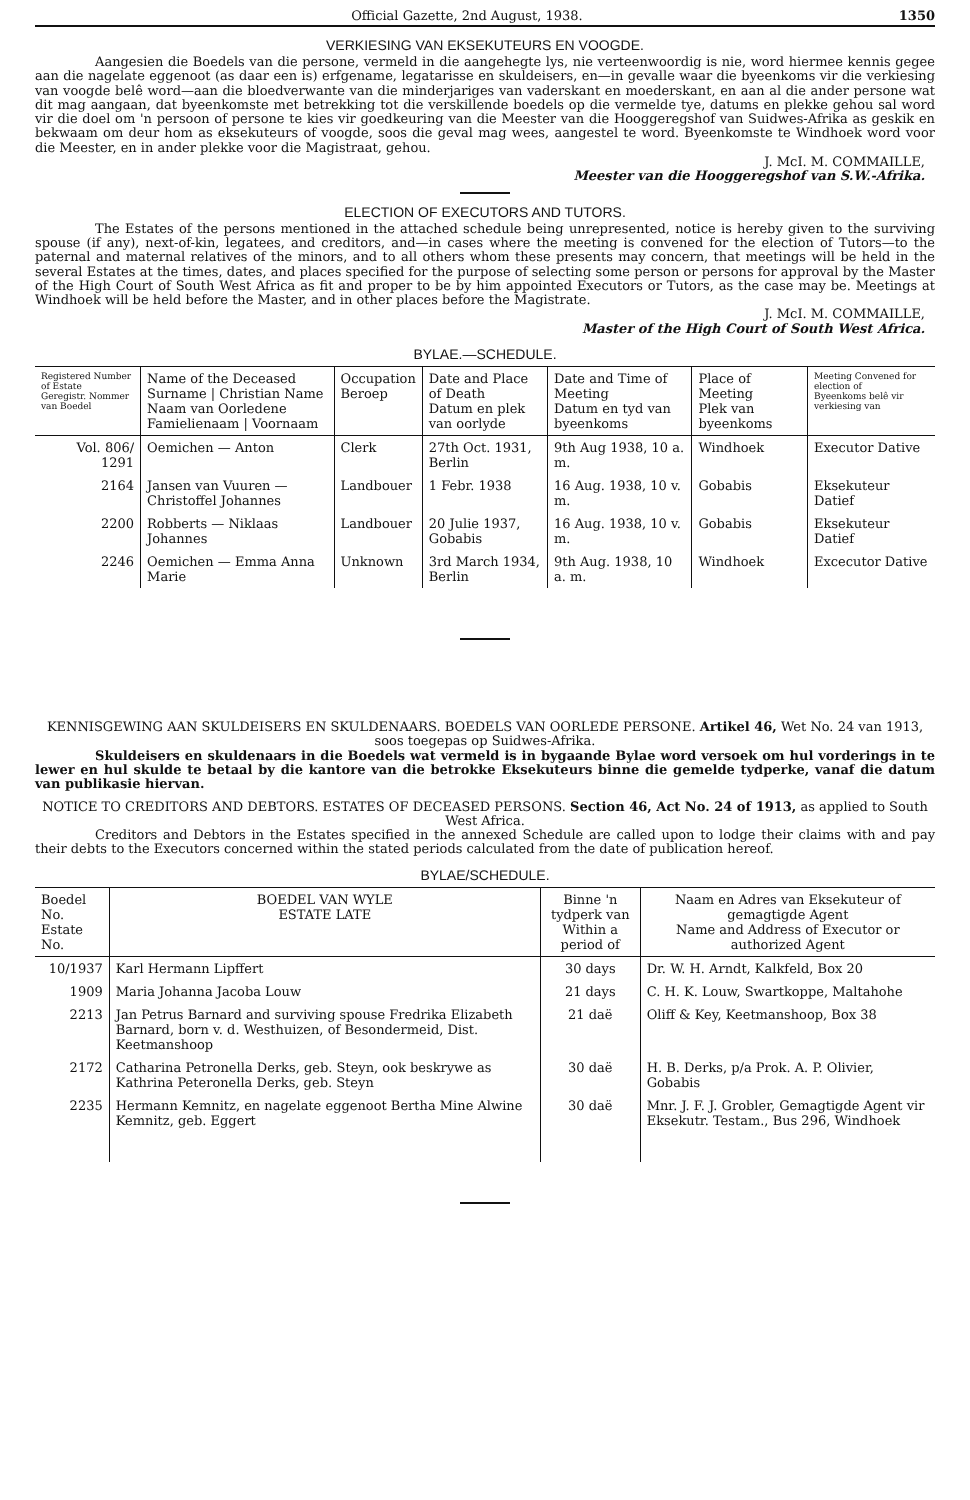Official Gazette, 2nd August, 1938. 1350
VERKIESING VAN EKSEKUTEURS EN VOOGDE.
Aangesien die Boedels van die persone, vermeld in die aangehegte lys, nie verteenwoordig is nie, word hiermee kennis gegee aan die nagelate eggenoot (as daar een is) erfgename, legatarisse en skuldeisers, en—in gevalle waar die byeenkoms vir die verkiesing van voogde belê word—aan die bloedverwante van die minderjariges van vaderskant en moederskant, en aan al die ander persone wat dit mag aangaan, dat byeenkomste met betrekking tot die verskillende boedels op die vermelde tye, datums en plekke gehou sal word vir die doel om 'n persoon of persone te kies vir goedkeuring van die Meester van die Hooggeregshof van Suidwes-Afrika as geskik en bekwaam om deur hom as eksekuteurs of voogde, soos die geval mag wees, aangestel te word. Byeenkomste te Windhoek word voor die Meester, en in ander plekke voor die Magistraat, gehou.
J. McI. M. COMMAILLE,
Meester van die Hooggeregshof van S.W.-Afrika.
ELECTION OF EXECUTORS AND TUTORS.
The Estates of the persons mentioned in the attached schedule being unrepresented, notice is hereby given to the surviving spouse (if any), next-of-kin, legatees, and creditors, and—in cases where the meeting is convened for the election of Tutors—to the paternal and maternal relatives of the minors, and to all others whom these presents may concern, that meetings will be held in the several Estates at the times, dates, and places specified for the purpose of selecting some person or persons for approval by the Master of the High Court of South West Africa as fit and proper to be by him appointed Executors or Tutors, as the case may be. Meetings at Windhoek will be held before the Master, and in other places before the Magistrate.
J. McI. M. COMMAILLE,
Master of the High Court of South West Africa.
BYLAE.—SCHEDULE.
| Registered Number of Estate Geregistr. Nommer van Boedel | Name of the Deceased Surname / Christian Name Naam van Oorledene Famielienaam / Voornaam | Occupation Beroep | Date and Place of Death Datum en plek van oorlyde | Date and Time of Meeting Datum en tyd van byeenkoms | Place of Meeting Plek van byeenkoms | Meeting Convened for election of Byeenkoms belê vir verkiesing van |
| --- | --- | --- | --- | --- | --- | --- |
| Vol. 806/ 1291 | Oemichen — Anton | Clerk | 27th Oct. 1931, Berlin | 9th Aug 1938, 10 a. m. | Windhoek | Executor Dative |
| 2164 | Jansen van Vuuren — Christoffel Johannes | Landbouer | 1 Febr. 1938 | 16 Aug. 1938, 10 v. m. | Gobabis | Eksekuteur Datief |
| 2200 | Robberts — Niklaas Johannes | Landbouer | 20 Julie 1937, Gobabis | 16 Aug. 1938, 10 v. m. | Gobabis | Eksekuteur Datief |
| 2246 | Oemichen — Emma Anna Marie | Unknown | 3rd March 1934, Berlin | 9th Aug. 1938, 10 a. m. | Windhoek | Excecutor Dative |
KENNISGEWING AAN SKULDEISERS EN SKULDENAARS. BOEDELS VAN OORLEDE PERSONE. Artikel 46, Wet No. 24 van 1913, soos toegepas op Suidwes-Afrika.
Skuldeisers en skuldenaars in die Boedels wat vermeld is in bygaande Bylae word versoek om hul vorderings in te lewer en hul skulde te betaal by die kantore van die betrokke Eksekuteurs binne die gemelde tydperke, vanaf die datum van publikasie hiervan.
NOTICE TO CREDITORS AND DEBTORS. ESTATES OF DECEASED PERSONS. Section 46, Act No. 24 of 1913, as applied to South West Africa.
Creditors and Debtors in the Estates specified in the annexed Schedule are called upon to lodge their claims with and pay their debts to the Executors concerned within the stated periods calculated from the date of publication hereof.
BYLAE/SCHEDULE.
| Boedel No. Estate No. | BOEDEL VAN WYLE ESTATE LATE | Binne 'n tydperk van Within a period of | Naam en Adres van Eksekuteur of gemagtigde Agent Name and Address of Executor or authorized Agent |
| --- | --- | --- | --- |
| 10/1937 | Karl Hermann Lipffert | 30 days | Dr. W. H. Arndt, Kalkfeld, Box 20 |
| 1909 | Maria Johanna Jacoba Louw | 21 days | C. H. K. Louw, Swartkoppe, Maltahohe |
| 2213 | Jan Petrus Barnard and surviving spouse Fredrika Elizabeth Barnard, born v. d. Westhuizen, of Besondermeid, Dist. Keetmanshoop | 21 daë | Oliff & Key, Keetmanshoop, Box 38 |
| 2172 | Catharina Petronella Derks, geb. Steyn, ook beskrywe as Kathrina Peteronella Derks, geb. Steyn | 30 daë | H. B. Derks, p/a Prok. A. P. Olivier, Gobabis |
| 2235 | Hermann Kemnitz, en nagelate eggenoot Bertha Mine Alwine Kemnitz, geb. Eggert | 30 daë | Mnr. J. F. J. Grobler, Gemagtigde Agent vir Eksekutr. Testam., Bus 296, Windhoek |